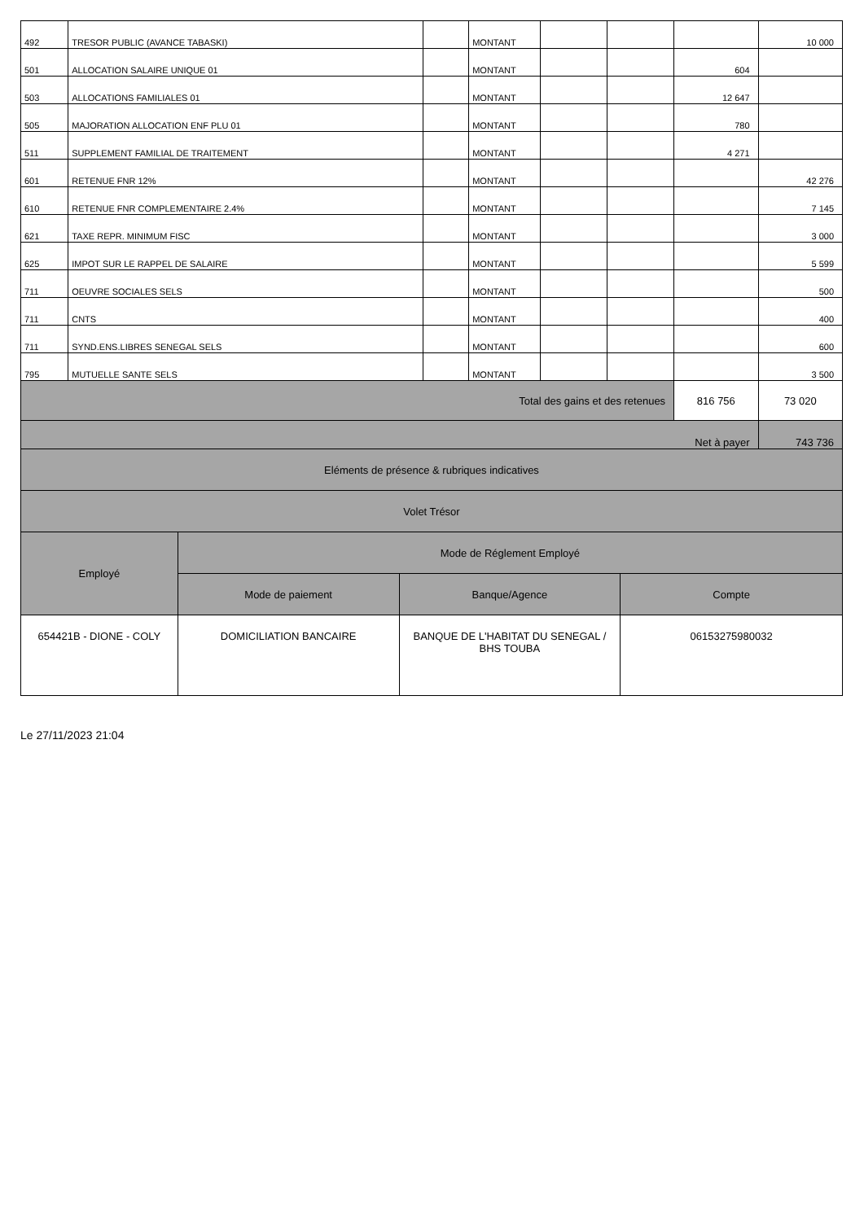| 492 | TRESOR PUBLIC (AVANCE TABASKI) | | MONTANT | | | | 10 000 |
| 501 | ALLOCATION SALAIRE UNIQUE 01 | | MONTANT | | | 604 | |
| 503 | ALLOCATIONS FAMILIALES 01 | | MONTANT | | | 12 647 | |
| 505 | MAJORATION ALLOCATION ENF PLU 01 | | MONTANT | | | 780 | |
| 511 | SUPPLEMENT FAMILIAL DE TRAITEMENT | | MONTANT | | | 4 271 | |
| 601 | RETENUE FNR 12% | | MONTANT | | | | 42 276 |
| 610 | RETENUE FNR COMPLEMENTAIRE 2.4% | | MONTANT | | | | 7 145 |
| 621 | TAXE REPR. MINIMUM FISC | | MONTANT | | | | 3 000 |
| 625 | IMPOT SUR LE RAPPEL DE SALAIRE | | MONTANT | | | | 5 599 |
| 711 | OEUVRE SOCIALES SELS | | MONTANT | | | | 500 |
| 711 | CNTS | | MONTANT | | | | 400 |
| 711 | SYND.ENS.LIBRES SENEGAL SELS | | MONTANT | | | | 600 |
| 795 | MUTUELLE SANTE SELS | | MONTANT | | | | 3 500 |
| Total des gains et des retenues | | | | | | 816 756 | 73 020 |
| Net à payer | | | | | | | 743 736 |
| Eléments de présence & rubriques indicatives | | | | | | | |
| Volet Trésor | | | | | | | |
| Employé | Mode de Réglement Employé | | |
| --- | --- | --- | --- |
| | Mode de paiement | Banque/Agence | Compte |
| 654421B - DIONE - COLY | DOMICILIATION BANCAIRE | BANQUE DE L'HABITAT DU SENEGAL / BHS TOUBA | 06153275980032 |
Le 27/11/2023 21:04